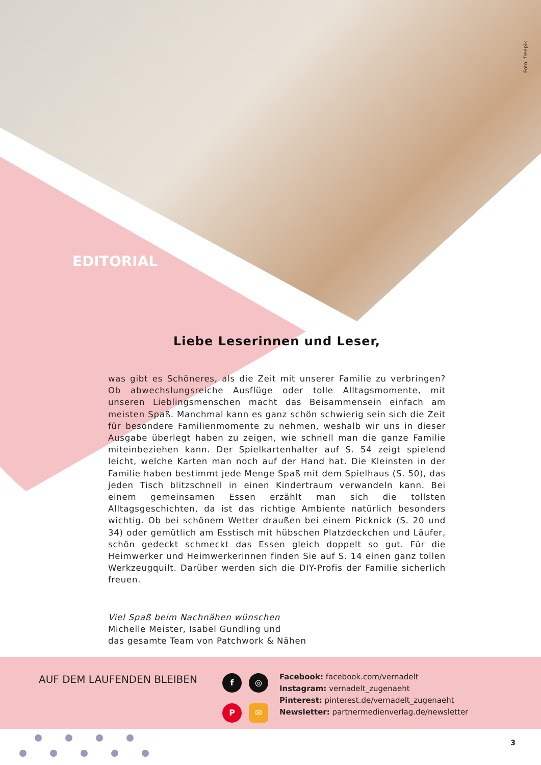Foto: freepik
EDITORIAL
Liebe Leserinnen und Leser,
was gibt es Schöneres, als die Zeit mit unserer Familie zu verbringen? Ob abwechslungsreiche Ausflüge oder tolle Alltagsmomente, mit unseren Lieblings­menschen macht das Beisammensein einfach am meisten Spaß. Manchmal kann es ganz schön schwierig sein sich die Zeit für besondere Familienmomente zu nehmen, weshalb wir uns in dieser Ausgabe überlegt haben zu zeigen, wie schnell man die ganze Familie miteinbeziehen kann. Der Spielkartenhalter auf S. 54 zeigt spielend leicht, welche Karten man noch auf der Hand hat. Die Kleinsten in der Familie haben bestimmt jede Menge Spaß mit dem Spielhaus (S. 50), das jeden Tisch blitzschnell in einen Kindertraum verwandeln kann. Bei einem gemeinsamen Essen erzählt man sich die tollsten Alltagsgeschichten, da ist das richtige Ambiente natürlich besonders wichtig. Ob bei schönem Wetter draußen bei einem Picknick (S. 20 und 34) oder gemütlich am Esstisch mit hübschen Platzdeckchen und Läufer, schön gedeckt schmeckt das Essen gleich doppelt so gut. Für die Heimwerker und Heimwerkerinnen finden Sie auf S. 14 einen ganz tollen Werkzeugquilt. Darüber werden sich die DIY-Profis der Familie sicherlich freuen.
Viel Spaß beim Nachnähen wünschen
Michelle Meister, Isabel Gundling und
das gesamte Team von Patchwork & Nähen
AUF DEM LAUFENDEN BLEIBEN
f ◎ P ✉
Facebook: facebook.com/vernadelt
Instagram: vernadelt_zugenaeht
Pinterest: pinterest.de/vernadelt_zugenaeht
Newsletter: partnermedienverlag.de/newsletter
3